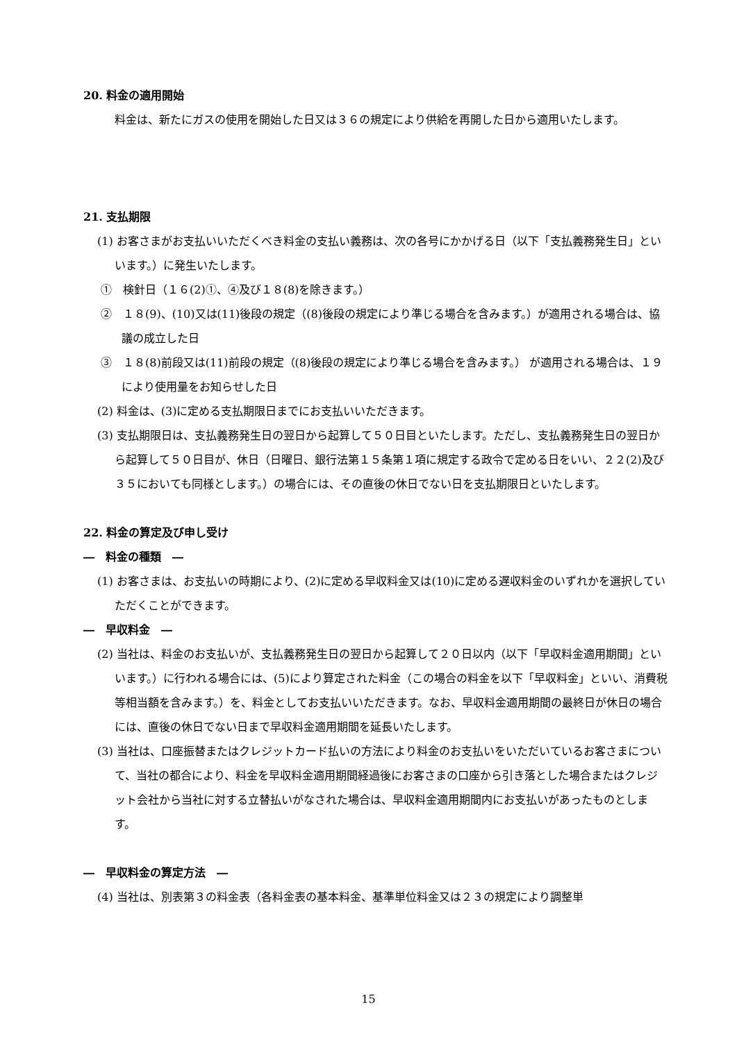20. 料金の適用開始
料金は、新たにガスの使用を開始した日又は３６の規定により供給を再開した日から適用いたします。
21. 支払期限
(1) お客さまがお支払いいただくべき料金の支払い義務は、次の各号にかかげる日（以下「支払義務発生日」といいます。）に発生いたします。
①　検針日（１６(2)①、④及び１８(8)を除きます。）
②　１８(9)、(10)又は(11)後段の規定（(8)後段の規定により準じる場合を含みます。）が適用される場合は、協議の成立した日
③　１８(8)前段又は(11)前段の規定（(8)後段の規定により準じる場合を含みます。） が適用される場合は、１９により使用量をお知らせした日
(2) 料金は、(3)に定める支払期限日までにお支払いいただきます。
(3) 支払期限日は、支払義務発生日の翌日から起算して５０日目といたします。ただし、支払義務発生日の翌日から起算して５０日目が、休日（日曜日、銀行法第１５条第１項に規定する政令で定める日をいい、２２(2)及び３５においても同様とします。）の場合には、その直後の休日でない日を支払期限日といたします。
22. 料金の算定及び申し受け
―　料金の種類　―
(1) お客さまは、お支払いの時期により、(2)に定める早収料金又は(10)に定める遅収料金のいずれかを選択していただくことができます。
―　早収料金　―
(2) 当社は、料金のお支払いが、支払義務発生日の翌日から起算して２０日以内（以下「早収料金適用期間」といいます。）に行われる場合には、(5)により算定された料金（この場合の料金を以下「早収料金」といい、消費税等相当額を含みます。）を、料金としてお支払いいただきます。なお、早収料金適用期間の最終日が休日の場合には、直後の休日でない日まで早収料金適用期間を延長いたします。
(3) 当社は、口座振替またはクレジットカード払いの方法により料金のお支払いをいただいているお客さまについて、当社の都合により、料金を早収料金適用期間経過後にお客さまの口座から引き落とした場合またはクレジット会社から当社に対する立替払いがなされた場合は、早収料金適用期間内にお支払いがあったものとします。
―　早収料金の算定方法　―
(4) 当社は、別表第３の料金表（各料金表の基本料金、基準単位料金又は２３の規定により調整単
15